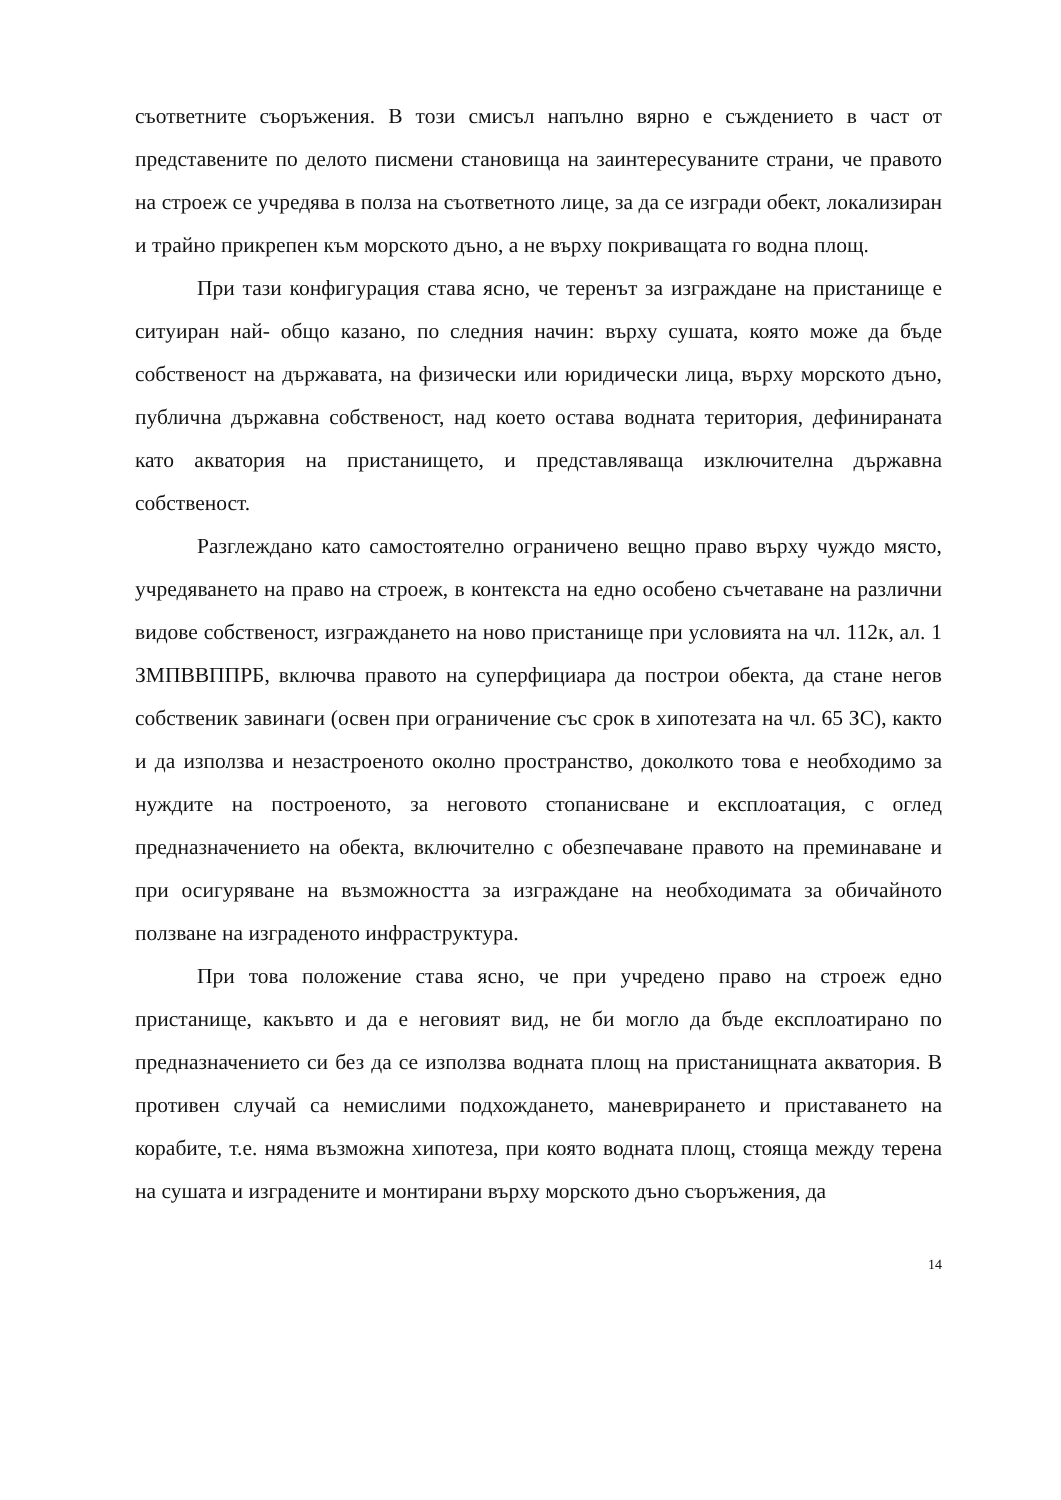съответните съоръжения. В този смисъл напълно вярно е съждението в част от представените по делото писмени становища на заинтересуваните страни, че правото на строеж се учредява в полза на съответното лице, за да се изгради обект, локализиран и трайно прикрепен към морското дъно, а не върху покриващата го водна площ.
При тази конфигурация става ясно, че теренът за изграждане на пристанище е ситуиран най- общо казано, по следния начин: върху сушата, която може да бъде собственост на държавата, на физически или юридически лица, върху морското дъно, публична държавна собственост, над което остава водната територия, дефинираната като акватория на пристанището, и представляваща изключителна държавна собственост.
Разглеждано като самостоятелно ограничено вещно право върху чуждо място, учредяването на право на строеж, в контекста на едно особено съчетаване на различни видове собственост, изграждането на ново пристанище при условията на чл. 112к, ал. 1 ЗМПВВППРБ, включва правото на суперфициара да построи обекта, да стане негов собственик завинаги (освен при ограничение със срок в хипотезата на чл. 65 ЗС), както и да използва и незастроеното околно пространство, доколкото това е необходимо за нуждите на построеното, за неговото стопанисване и експлоатация, с оглед предназначението на обекта, включително с обезпечаване правото на преминаване и при осигуряване на възможността за изграждане на необходимата за обичайното ползване на изграденото инфраструктура.
При това положение става ясно, че при учредено право на строеж едно пристанище, какъвто и да е неговият вид, не би могло да бъде експлоатирано по предназначението си без да се използва водната площ на пристанищната акватория. В противен случай са немислими подхождането, маневрирането и приставането на корабите, т.е. няма възможна хипотеза, при която водната площ, стояща между терена на сушата и изградените и монтирани върху морското дъно съоръжения, да
14